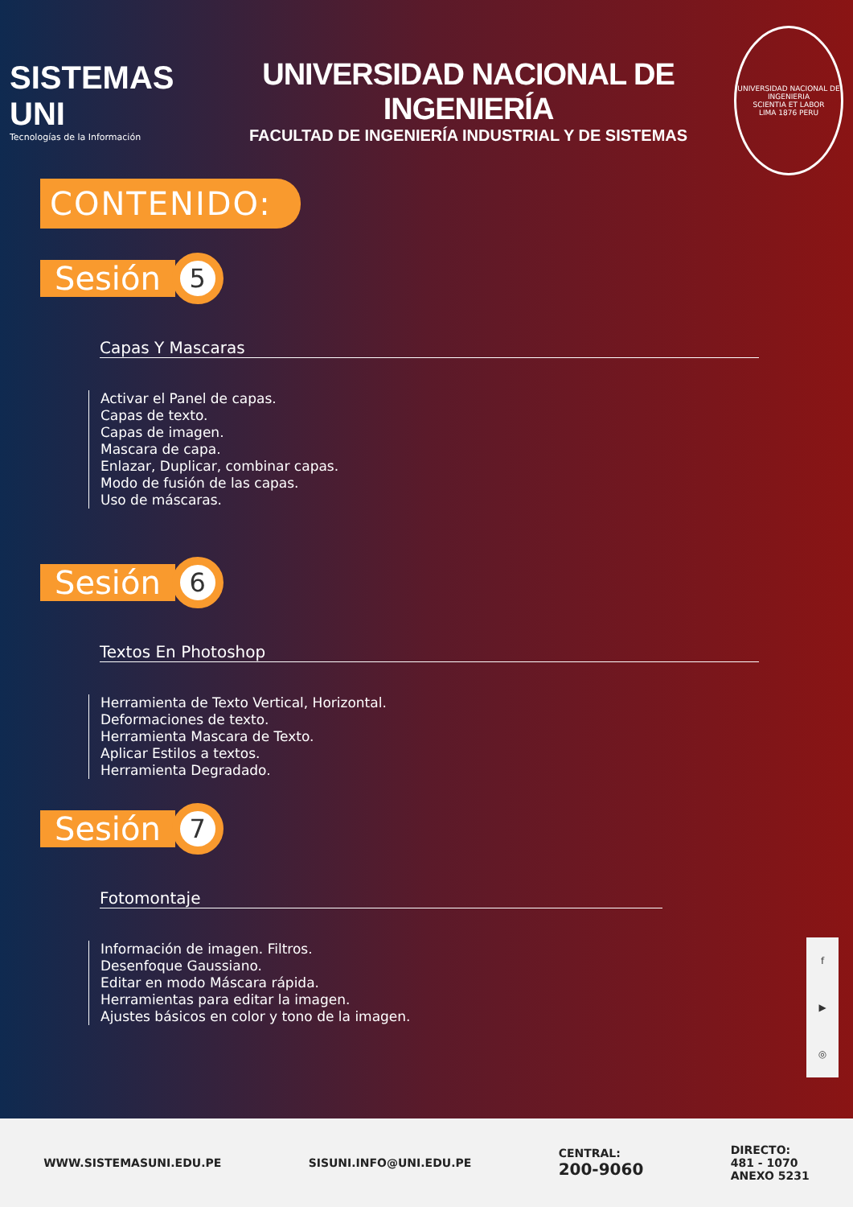SISTEMAS UNI
Tecnologías de la Información
UNIVERSIDAD NACIONAL DE INGENIERÍA
FACULTAD DE INGENIERÍA INDUSTRIAL Y DE SISTEMAS
UNIVERSIDAD NACIONAL DE INGENIERIA
SCIENTIA ET LABOR
LIMA 1876 PERU
CONTENIDO:
Sesión 5
Capas Y Mascaras
Activar el Panel de capas.
Capas de texto.
Capas de imagen.
Mascara de capa.
Enlazar, Duplicar, combinar capas.
Modo de fusión de las capas.
Uso de máscaras.
Sesión 6
Textos En Photoshop
Herramienta de Texto Vertical, Horizontal.
Deformaciones de texto.
Herramienta Mascara de Texto.
Aplicar Estilos a textos.
Herramienta Degradado.
Sesión 7
Fotomontaje
Información de imagen. Filtros.
Desenfoque Gaussiano.
Editar en modo Máscara rápida.
Herramientas para editar la imagen.
Ajustes básicos en color y tono de la imagen.
f
▶
◎
WWW.SISTEMASUNI.EDU.PE SISUNI.INFO@UNI.EDU.PE
CENTRAL:
200-9060
DIRECTO:
481 - 1070
ANEXO 5231